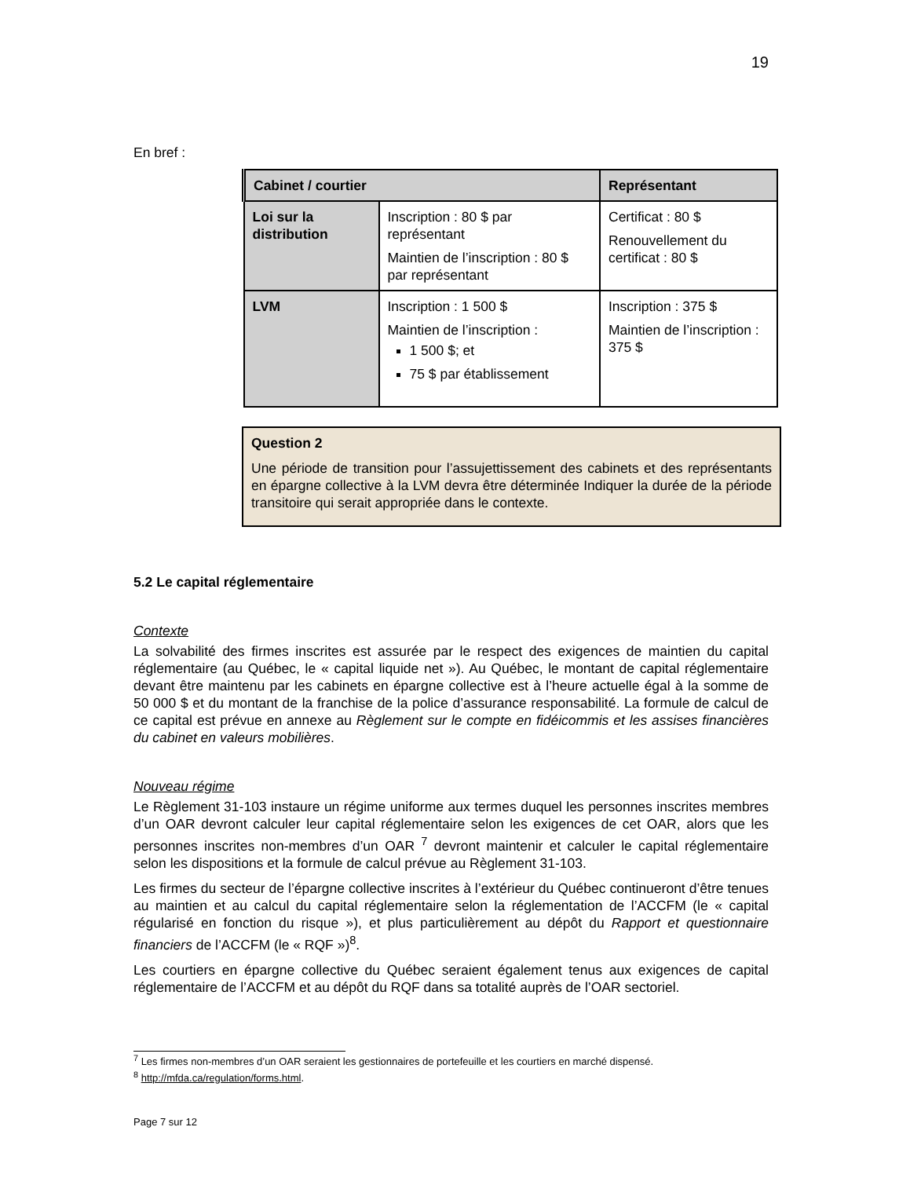19
En bref :
| Cabinet / courtier | | Représentant |
| --- | --- | --- |
| Loi sur la distribution | Inscription : 80 $ par représentant Maintien de l’inscription : 80 $ par représentant | Certificat : 80 $ Renouvellement du certificat : 80 $ |
| LVM | Inscription : 1 500 $ Maintien de l’inscription : 1 500 $; et 75 $ par établissement | Inscription : 375 $ Maintien de l’inscription : 375 $ |
Question 2
Une période de transition pour l’assujettissement des cabinets et des représentants en épargne collective à la LVM devra être déterminée Indiquer la durée de la période transitoire qui serait appropriée dans le contexte.
5.2 Le capital réglementaire
Contexte
La solvabilité des firmes inscrites est assurée par le respect des exigences de maintien du capital réglementaire (au Québec, le « capital liquide net »). Au Québec, le montant de capital réglementaire devant être maintenu par les cabinets en épargne collective est à l’heure actuelle égal à la somme de 50 000 $ et du montant de la franchise de la police d’assurance responsabilité. La formule de calcul de ce capital est prévue en annexe au Règlement sur le compte en fidéicommis et les assises financières du cabinet en valeurs mobilières.
Nouveau régime
Le Règlement 31-103 instaure un régime uniforme aux termes duquel les personnes inscrites membres d’un OAR devront calculer leur capital réglementaire selon les exigences de cet OAR, alors que les personnes inscrites non-membres d’un OAR <sup>7</sup> devront maintenir et calculer le capital réglementaire selon les dispositions et la formule de calcul prévue au Règlement 31-103.
Les firmes du secteur de l’épargne collective inscrites à l’extérieur du Québec continueront d’être tenues au maintien et au calcul du capital réglementaire selon la réglementation de l’ACCFM (le « capital régularisé en fonction du risque »), et plus particulièrement au dépôt du Rapport et questionnaire financiers de l’ACCFM (le « RQF »)<sup>8</sup>.
Les courtiers en épargne collective du Québec seraient également tenus aux exigences de capital réglementaire de l’ACCFM et au dépôt du RQF dans sa totalité auprès de l’OAR sectoriel.
<sup>7</sup> Les firmes non-membres d’un OAR seraient les gestionnaires de portefeuille et les courtiers en marché dispensé.
<sup>8</sup> http://mfda.ca/regulation/forms.html.
Page 7 sur 12